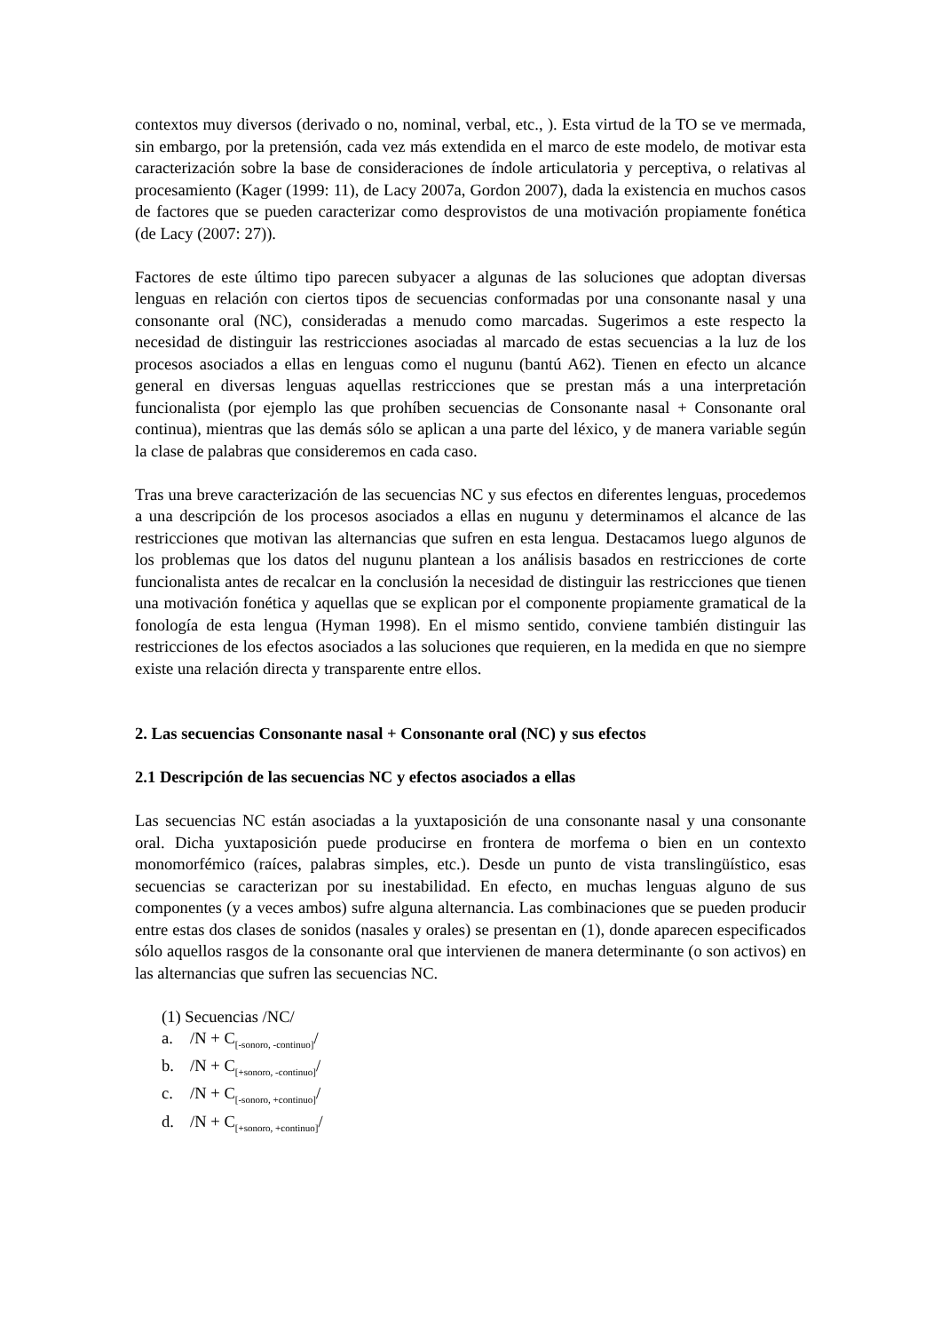contextos muy diversos (derivado o no, nominal, verbal, etc., ). Esta virtud de la TO se ve mermada, sin embargo, por la pretensión, cada vez más extendida en el marco de este modelo, de motivar esta caracterización sobre la base de consideraciones de índole articulatoria y perceptiva, o relativas al procesamiento (Kager (1999: 11), de Lacy 2007a, Gordon 2007), dada la existencia en muchos casos de factores que se pueden caracterizar como desprovistos de una motivación propiamente fonética (de Lacy (2007: 27)).
Factores de este último tipo parecen subyacer a algunas de las soluciones que adoptan diversas lenguas en relación con ciertos tipos de secuencias conformadas por una consonante nasal y una consonante oral (NC), consideradas a menudo como marcadas. Sugerimos a este respecto la necesidad de distinguir las restricciones asociadas al marcado de estas secuencias a la luz de los procesos asociados a ellas en lenguas como el nugunu (bantú A62). Tienen en efecto un alcance general en diversas lenguas aquellas restricciones que se prestan más a una interpretación funcionalista (por ejemplo las que prohíben secuencias de Consonante nasal + Consonante oral continua), mientras que las demás sólo se aplican a una parte del léxico, y de manera variable según la clase de palabras que consideremos en cada caso.
Tras una breve caracterización de las secuencias NC y sus efectos en diferentes lenguas, procedemos a una descripción de los procesos asociados a ellas en nugunu y determinamos el alcance de las restricciones que motivan las alternancias que sufren en esta lengua. Destacamos luego algunos de los problemas que los datos del nugunu plantean a los análisis basados en restricciones de corte funcionalista antes de recalcar en la conclusión la necesidad de distinguir las restricciones que tienen una motivación fonética y aquellas que se explican por el componente propiamente gramatical de la fonología de esta lengua (Hyman 1998). En el mismo sentido, conviene también distinguir las restricciones de los efectos asociados a las soluciones que requieren, en la medida en que no siempre existe una relación directa y transparente entre ellos.
2. Las secuencias Consonante nasal + Consonante oral (NC) y sus efectos
2.1 Descripción de las secuencias NC y efectos asociados a ellas
Las secuencias NC están asociadas a la yuxtaposición de una consonante nasal y una consonante oral. Dicha yuxtaposición puede producirse en frontera de morfema o bien en un contexto monomorfémico (raíces, palabras simples, etc.). Desde un punto de vista translingüístico, esas secuencias se caracterizan por su inestabilidad. En efecto, en muchas lenguas alguno de sus componentes (y a veces ambos) sufre alguna alternancia. Las combinaciones que se pueden producir entre estas dos clases de sonidos (nasales y orales) se presentan en (1), donde aparecen especificados sólo aquellos rasgos de la consonante oral que intervienen de manera determinante (o son activos) en las alternancias que sufren las secuencias NC.
(1) Secuencias /NC/
a. /N + C<sub>[-sonoro, -continuo]</sub>/
b. /N + C<sub>[+sonoro, -continuo]</sub>/
c. /N + C<sub>[-sonoro, +continuo]</sub>/
d. /N + C<sub>[+sonoro, +continuo]</sub>/